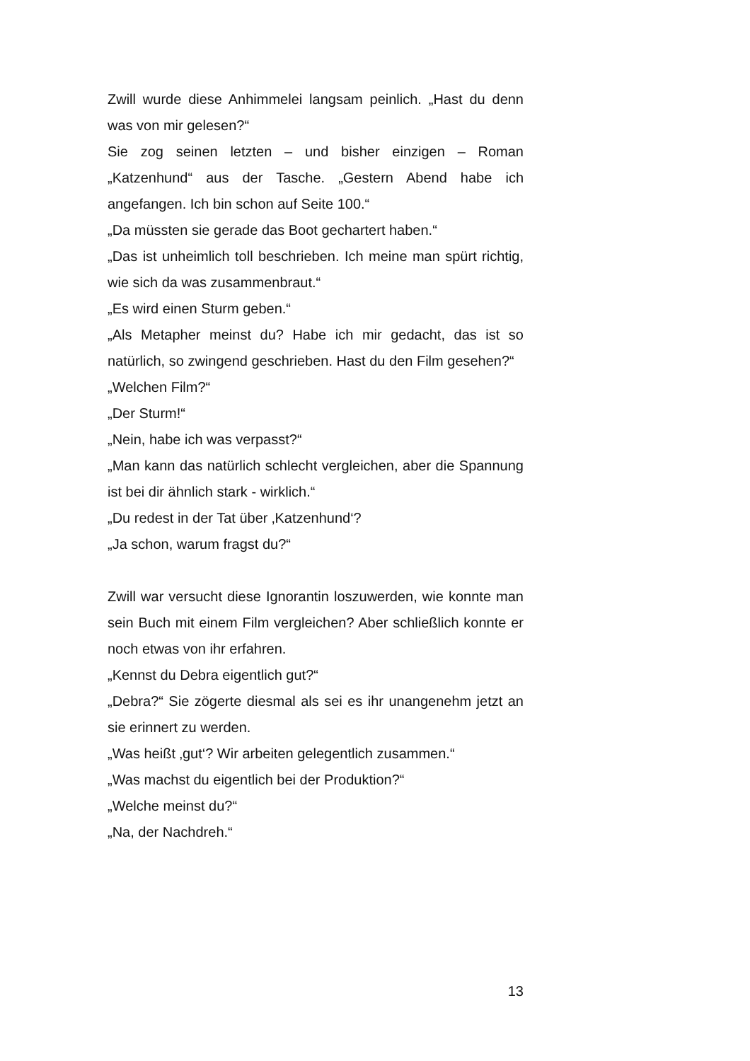Zwill wurde diese Anhimmelei langsam peinlich. „Hast du denn was von mir gelesen?“
Sie zog seinen letzten – und bisher einzigen – Roman „Katzenhund“ aus der Tasche. „Gestern Abend habe ich angefangen. Ich bin schon auf Seite 100.“
„Da müssten sie gerade das Boot gechartert haben.“
„Das ist unheimlich toll beschrieben. Ich meine man spürt richtig, wie sich da was zusammenbraut.“
„Es wird einen Sturm geben.“
„Als Metapher meinst du? Habe ich mir gedacht, das ist so natürlich, so zwingend geschrieben. Hast du den Film gesehen?“
„Welchen Film?“
„Der Sturm!“
„Nein, habe ich was verpasst?“
„Man kann das natürlich schlecht vergleichen, aber die Spannung ist bei dir ähnlich stark - wirklich.“
„Du redest in der Tat über ‚Katzenhund‘?
„Ja schon, warum fragst du?“
Zwill war versucht diese Ignorantin loszuwerden, wie konnte man sein Buch mit einem Film vergleichen? Aber schließlich konnte er noch etwas von ihr erfahren.
„Kennst du Debra eigentlich gut?“
„Debra?“ Sie zögerte diesmal als sei es ihr unangenehm jetzt an sie erinnert zu werden.
„Was heißt ‚gut‘? Wir arbeiten gelegentlich zusammen.“
„Was machst du eigentlich bei der Produktion?“
„Welche meinst du?“
„Na, der Nachdreh.“
13